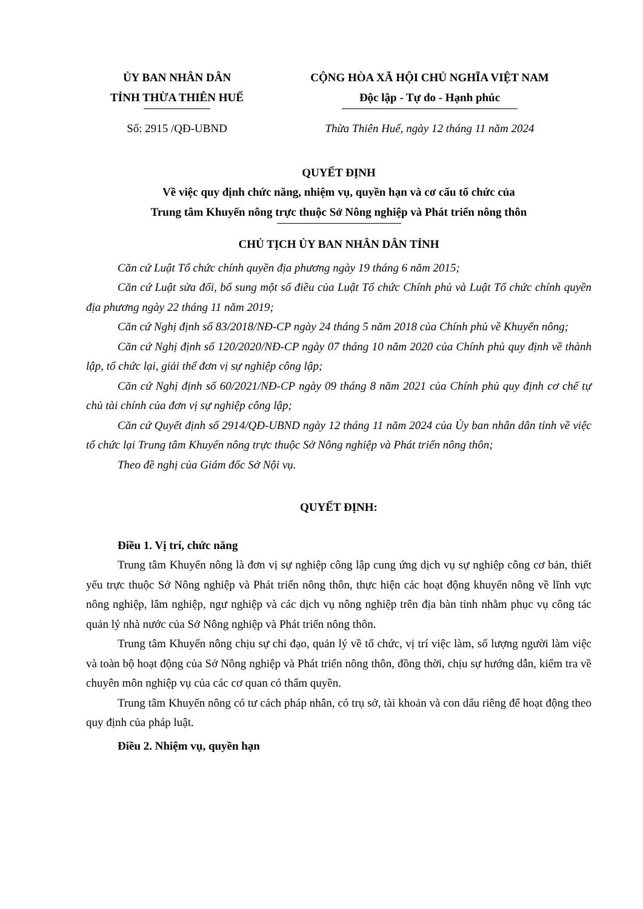ỦY BAN NHÂN DÂN
TỈNH THỪA THIÊN HUẾ
CỘNG HÒA XÃ HỘI CHỦ NGHĨA VIỆT NAM
Độc lập - Tự do - Hạnh phúc
Số: 2915 /QĐ-UBND Thừa Thiên Huế, ngày 12 tháng 11 năm 2024
QUYẾT ĐỊNH
Về việc quy định chức năng, nhiệm vụ, quyền hạn và cơ cấu tổ chức của
Trung tâm Khuyến nông trực thuộc Sở Nông nghiệp và Phát triển nông thôn
CHỦ TỊCH ỦY BAN NHÂN DÂN TỈNH
Căn cứ Luật Tổ chức chính quyền địa phương ngày 19 tháng 6 năm 2015;
Căn cứ Luật sửa đổi, bổ sung một số điều của Luật Tổ chức Chính phủ và Luật Tổ chức chính quyền địa phương ngày 22 tháng 11 năm 2019;
Căn cứ Nghị định số 83/2018/NĐ-CP ngày 24 tháng 5 năm 2018 của Chính phủ về Khuyến nông;
Căn cứ Nghị định số 120/2020/NĐ-CP ngày 07 tháng 10 năm 2020 của Chính phủ quy định về thành lập, tổ chức lại, giải thể đơn vị sự nghiệp công lập;
Căn cứ Nghị định số 60/2021/NĐ-CP ngày 09 tháng 8 năm 2021 của Chính phủ quy định cơ chế tự chủ tài chính của đơn vị sự nghiệp công lập;
Căn cứ Quyết định số 2914/QĐ-UBND ngày 12 tháng 11 năm 2024 của Ủy ban nhân dân tỉnh về việc tổ chức lại Trung tâm Khuyến nông trực thuộc Sở Nông nghiệp và Phát triển nông thôn;
Theo đề nghị của Giám đốc Sở Nội vụ.
QUYẾT ĐỊNH:
Điều 1. Vị trí, chức năng
Trung tâm Khuyến nông là đơn vị sự nghiệp công lập cung ứng dịch vụ sự nghiệp công cơ bản, thiết yếu trực thuộc Sở Nông nghiệp và Phát triển nông thôn, thực hiện các hoạt động khuyến nông về lĩnh vực nông nghiệp, lâm nghiệp, ngư nghiệp và các dịch vụ nông nghiệp trên địa bàn tỉnh nhằm phục vụ công tác quản lý nhà nước của Sở Nông nghiệp và Phát triển nông thôn.
Trung tâm Khuyến nông chịu sự chỉ đạo, quản lý về tổ chức, vị trí việc làm, số lượng người làm việc và toàn bộ hoạt động của Sở Nông nghiệp và Phát triển nông thôn, đồng thời, chịu sự hướng dẫn, kiểm tra về chuyên môn nghiệp vụ của các cơ quan có thẩm quyền.
Trung tâm Khuyến nông có tư cách pháp nhân, có trụ sở, tài khoản và con dấu riêng để hoạt động theo quy định của pháp luật.
Điều 2. Nhiệm vụ, quyền hạn